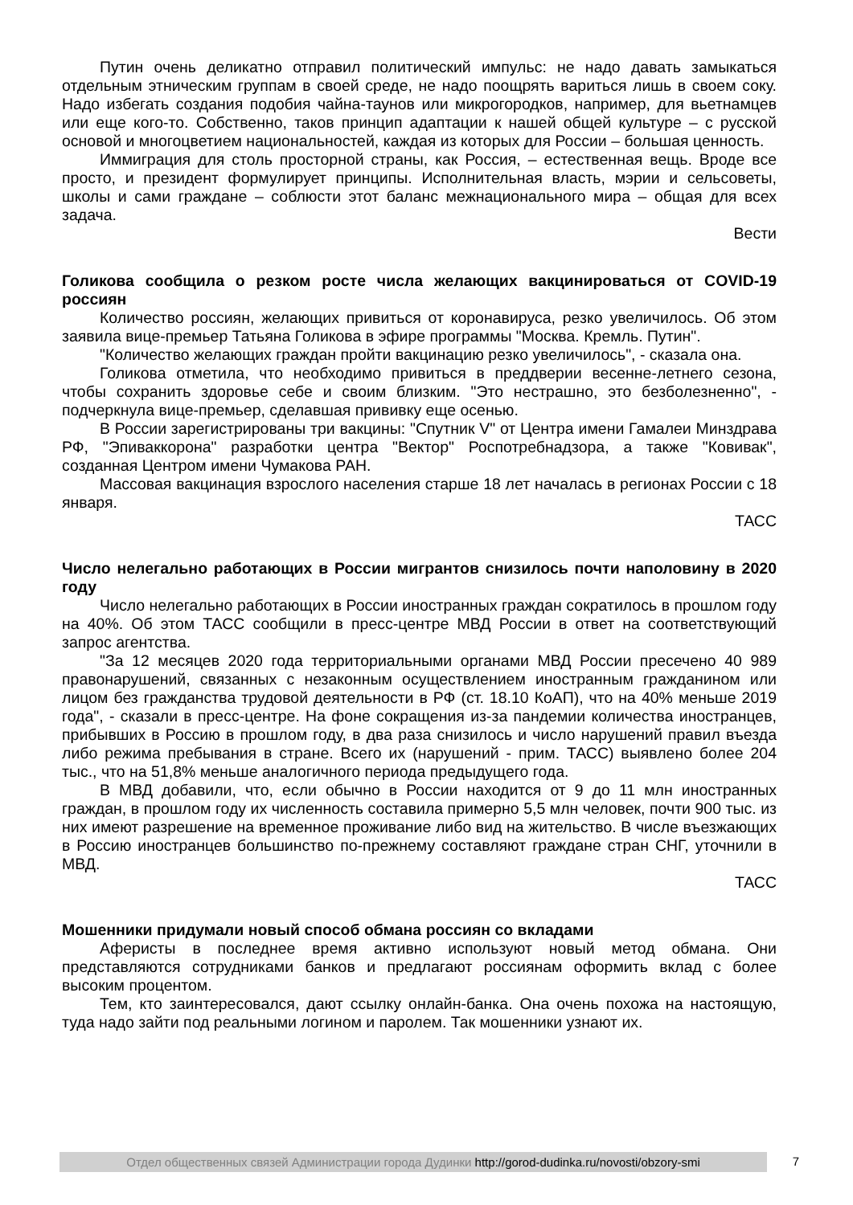Путин очень деликатно отправил политический импульс: не надо давать замыкаться отдельным этническим группам в своей среде, не надо поощрять вариться лишь в своем соку. Надо избегать создания подобия чайна-таунов или микрогородков, например, для вьетнамцев или еще кого-то. Собственно, таков принцип адаптации к нашей общей культуре – с русской основой и многоцветием национальностей, каждая из которых для России – большая ценность.
Иммиграция для столь просторной страны, как Россия, – естественная вещь. Вроде все просто, и президент формулирует принципы. Исполнительная власть, мэрии и сельсоветы, школы и сами граждане – соблюсти этот баланс межнационального мира – общая для всех задача.
Вести
Голикова сообщила о резком росте числа желающих вакцинироваться от COVID-19 россиян
Количество россиян, желающих привиться от коронавируса, резко увеличилось. Об этом заявила вице-премьер Татьяна Голикова в эфире программы "Москва. Кремль. Путин".
"Количество желающих граждан пройти вакцинацию резко увеличилось", - сказала она.
Голикова отметила, что необходимо привиться в преддверии весенне-летнего сезона, чтобы сохранить здоровье себе и своим близким. "Это нестрашно, это безболезненно", - подчеркнула вице-премьер, сделавшая прививку еще осенью.
В России зарегистрированы три вакцины: "Спутник V" от Центра имени Гамалеи Минздрава РФ, "Эпиваккорона" разработки центра "Вектор" Роспотребнадзора, а также "Ковивак", созданная Центром имени Чумакова РАН.
Массовая вакцинация взрослого населения старше 18 лет началась в регионах России с 18 января.
ТАСС
Число нелегально работающих в России мигрантов снизилось почти наполовину в 2020 году
Число нелегально работающих в России иностранных граждан сократилось в прошлом году на 40%. Об этом ТАСС сообщили в пресс-центре МВД России в ответ на соответствующий запрос агентства.
"За 12 месяцев 2020 года территориальными органами МВД России пресечено 40 989 правонарушений, связанных с незаконным осуществлением иностранным гражданином или лицом без гражданства трудовой деятельности в РФ (ст. 18.10 КоАП), что на 40% меньше 2019 года", - сказали в пресс-центре. На фоне сокращения из-за пандемии количества иностранцев, прибывших в Россию в прошлом году, в два раза снизилось и число нарушений правил въезда либо режима пребывания в стране. Всего их (нарушений - прим. ТАСС) выявлено более 204 тыс., что на 51,8% меньше аналогичного периода предыдущего года.
В МВД добавили, что, если обычно в России находится от 9 до 11 млн иностранных граждан, в прошлом году их численность составила примерно 5,5 млн человек, почти 900 тыс. из них имеют разрешение на временное проживание либо вид на жительство. В числе въезжающих в Россию иностранцев большинство по-прежнему составляют граждане стран СНГ, уточнили в МВД.
ТАСС
Мошенники придумали новый способ обмана россиян со вкладами
Аферисты в последнее время активно используют новый метод обмана. Они представляются сотрудниками банков и предлагают россиянам оформить вклад с более высоким процентом.
Тем, кто заинтересовался, дают ссылку онлайн-банка. Она очень похожа на настоящую, туда надо зайти под реальными логином и паролем. Так мошенники узнают их.
Отдел общественных связей Администрации города Дудинки http://gorod-dudinka.ru/novosti/obzory-smi
7